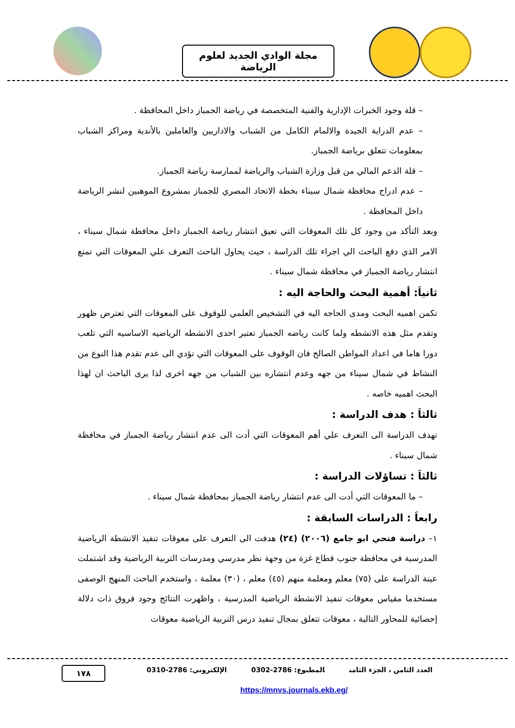مجلة الوادي الجديد لعلوم الرياضة
– قلة وجود الخبرات الإدارية والفنية المتخصصة في رياضة الجمباز داخل المحافظة .
– عدم الدراية الجيدة والالمام الكامل من الشباب والاداريين والعاملين بالأندية ومراكز الشباب بمعلومات تتعلق برياضة الجمباز.
– قلة الدعم المالي من قبل وزارة الشباب والرياضة لممارسة رياضة الجمباز.
– عدم ادراج محافظة شمال سيناء بخطة الاتحاد المصري للجمباز بمشروع الموهبين لنشر الرياضة داخل المحافظة .
وبعد التأكد من وجود كل تلك المعوقات التي تعيق انتشار رياضة الجمباز داخل محافظة شمال سيناء ، الامر الذي دفع الباحث الي اجراء تلك الدراسة ، حيث يحاول الباحث التعرف علي المعوقات التي تمنع انتشار رياضة الجمباز في محافظة شمال سيناء .
ثانياَ: أهمية البحث والحاجة اليه :
تكمن اهميه البحث ومدى الحاجه اليه في التشخيص العلمي للوقوف على المعوقات التي تعترض ظهور وتقدم مثل هذه الانشطه ولما كانت رياضه الجمباز تعتبر احدى الانشطه الرياضيه الاساسيه التي تلعب دورا هاما في اعداد المواطن الصالح فان الوقوف على المعوقات التي تؤدي الى عدم تقدم هذا النوع من النشاط في شمال سيناء من جهه وعدم انتشاره بين الشباب من جهه اخرى لذا يرى الباحث ان لهذا البحث اهميه خاصه .
ثالثاَ : هدف الدراسة :
تهدف الدراسة الى التعرف علي أهم المعوقات التي أدت الى عدم انتشار رياضة الجمباز في محافظة شمال سيناء .
ثالثاَ : تساؤلات الدراسة :
– ما المعوقات التي أدت الى عدم انتشار رياضة الجمباز بمحافظة شمال سيناء .
رابعاَ : الدراسات السابقة :
١– دراسة فتحي ابو جامع (٢٠٠٦) (٢٤) هدفت الى التعرف على معوقات تنفيذ الانشطة الرياضية المدرسية في محافظة جنوب قطاع غزة من وجهة نظر مدرسي ومدرسات التربية الرياضية وقد اشتملت عينة الدراسة على (٧٥) معلم ومعلمة منهم (٤٥) معلم ، (٣٠) معلمة ، واستخدم الباحث المنهج الوصفى مستخدما مقياس معوقات تنفيذ الانشطة الرياضية المدرسية ، واظهرت النتائج وجود فروق ذات دلالة إحصائية للمحاور التالية ، معوقات تتعلق بمجال تنفيذ درس التربية الرياضية معوقات
العدد الثامن ، الجزء الثامن المطبوع: 2786-0302 الإلكتروني: 2786-0310
١٧٨
https://mnvs.journals.ekb.eg/